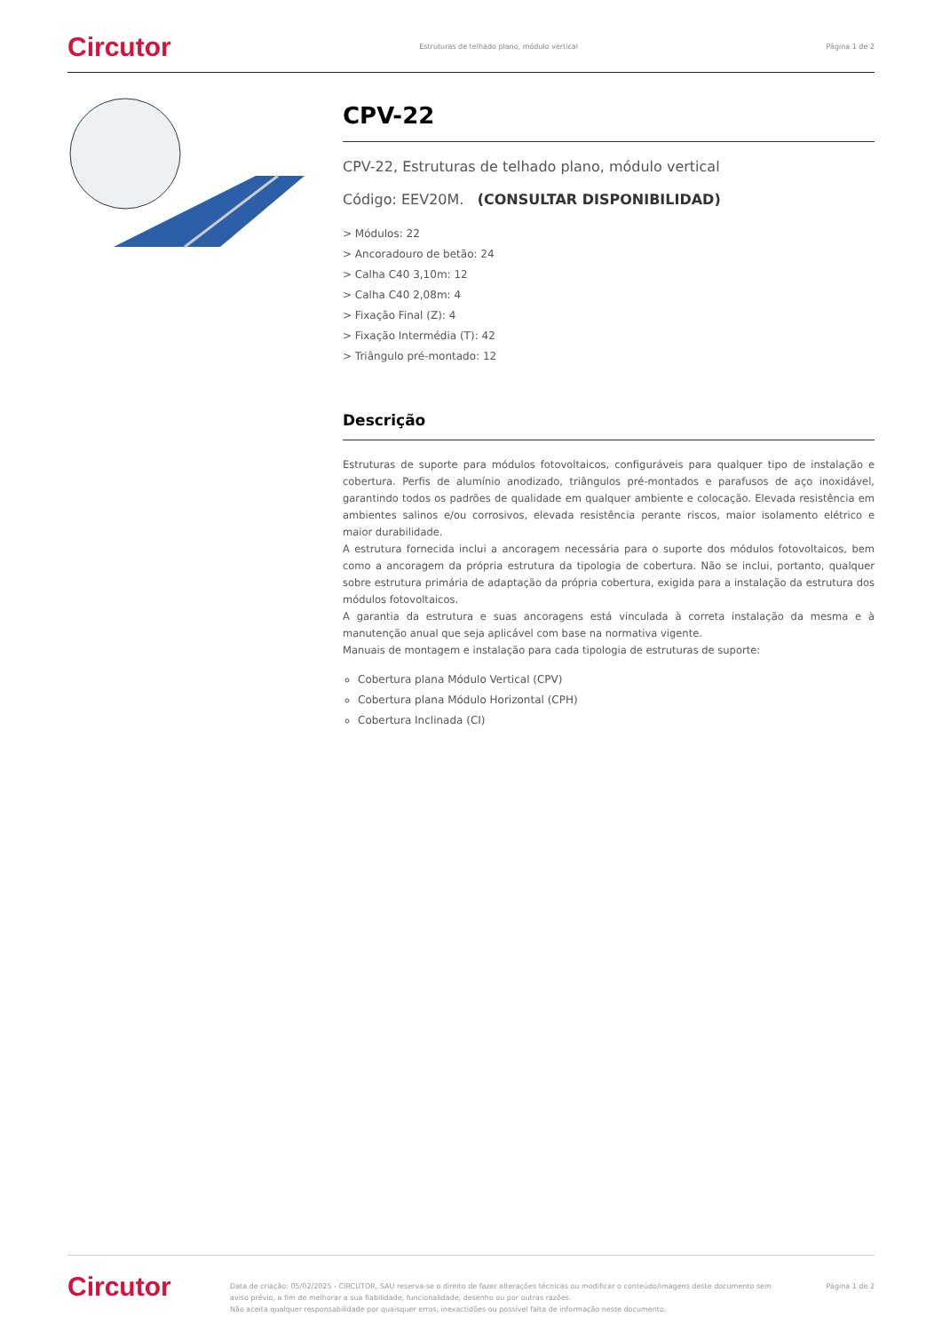Circutor Estruturas de telhado plano, módulo vertical Página 1 de 2
CPV-22
CPV-22, Estruturas de telhado plano, módulo vertical
Código: EEV20M. (CONSULTAR DISPONIBILIDAD)
> Módulos: 22
> Ancoradouro de betão: 24
> Calha C40 3,10m: 12
> Calha C40 2,08m: 4
> Fixação Final (Z): 4
> Fixação Intermédia (T): 42
> Triângulo pré-montado: 12
Descrição
Estruturas de suporte para módulos fotovoltaicos, configuráveis para qualquer tipo de instalação e cobertura. Perfis de alumínio anodizado, triângulos pré-montados e parafusos de aço inoxidável, garantindo todos os padrões de qualidade em qualquer ambiente e colocação. Elevada resistência em ambientes salinos e/ou corrosivos, elevada resistência perante riscos, maior isolamento elétrico e maior durabilidade.
A estrutura fornecida inclui a ancoragem necessária para o suporte dos módulos fotovoltaicos, bem como a ancoragem da própria estrutura da tipologia de cobertura. Não se inclui, portanto, qualquer sobre estrutura primária de adaptação da própria cobertura, exigida para a instalação da estrutura dos módulos fotovoltaicos.
A garantia da estrutura e suas ancoragens está vinculada à correta instalação da mesma e à manutenção anual que seja aplicável com base na normativa vigente.
Manuais de montagem e instalação para cada tipologia de estruturas de suporte:
Cobertura plana Módulo Vertical (CPV)
Cobertura plana Módulo Horizontal (CPH)
Cobertura Inclinada (CI)
Circutor Data de criação: 05/02/2025 - CIRCUTOR, SAU reserva-se o direito de fazer alterações técnicas ou modificar o conteúdo/imagens deste documento sem aviso prévio, a fim de melhorar a sua fiabilidade, funcionalidade, desenho ou por outras razões.
Não aceita qualquer responsabilidade por quaisquer erros, inexactidões ou possível falta de informação neste documento. Página 1 de 2